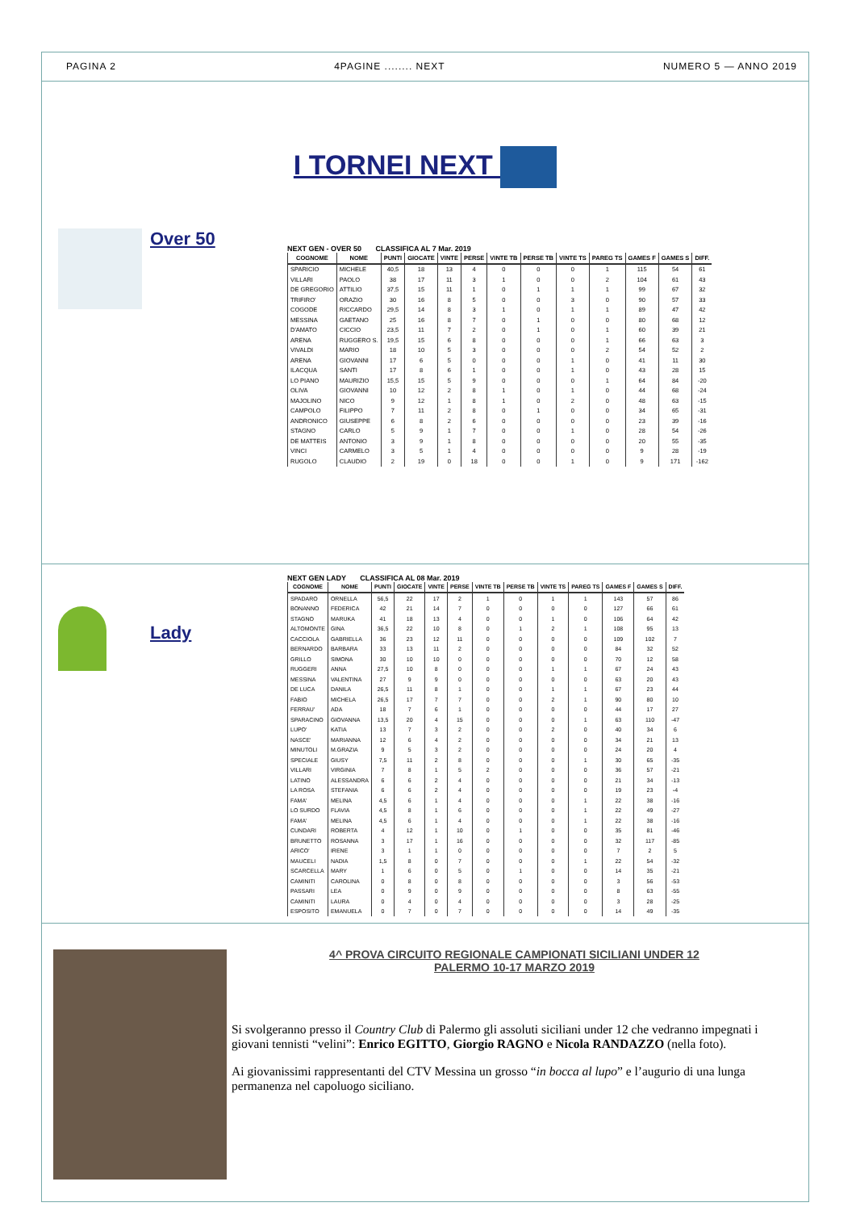PAGINA 2 4PAGINE ........ NEXT NUMERO 5 — ANNO 2019
I TORNEI NEXT
Over 50
NEXT GEN - OVER 50 CLASSIFICA AL 7 Mar. 2019
| COGNOME | NOME | PUNTI | GIOCATE | VINTE | PERSE | VINTE TB | PERSE TB | VINTE TS | PAREG TS | GAMES F | GAMES S | DIFF. |
| --- | --- | --- | --- | --- | --- | --- | --- | --- | --- | --- | --- | --- |
| SPARICIO | MICHELE | 40,5 | 18 | 13 | 4 | 0 | 0 | 0 | 1 | 115 | 54 | 61 |
| VILLARI | PAOLO | 38 | 17 | 11 | 3 | 1 | 0 | 0 | 2 | 104 | 61 | 43 |
| DE GREGORIO | ATTILIO | 37,5 | 15 | 11 | 1 | 0 | 1 | 1 | 1 | 99 | 67 | 32 |
| TRIFIRO' | ORAZIO | 30 | 16 | 8 | 5 | 0 | 0 | 3 | 0 | 90 | 57 | 33 |
| COGODE | RICCARDO | 29,5 | 14 | 8 | 3 | 1 | 0 | 1 | 1 | 89 | 47 | 42 |
| MESSINA | GAETANO | 25 | 16 | 8 | 7 | 0 | 1 | 0 | 0 | 80 | 68 | 12 |
| D'AMATO | CICCIO | 23,5 | 11 | 7 | 2 | 0 | 1 | 0 | 1 | 60 | 39 | 21 |
| ARENA | RUGGERO S. | 19,5 | 15 | 6 | 8 | 0 | 0 | 0 | 1 | 66 | 63 | 3 |
| VIVALDI | MARIO | 18 | 10 | 5 | 3 | 0 | 0 | 0 | 2 | 54 | 52 | 2 |
| ARENA | GIOVANNI | 17 | 6 | 5 | 0 | 0 | 0 | 1 | 0 | 41 | 11 | 30 |
| ILACQUA | SANTI | 17 | 8 | 6 | 1 | 0 | 0 | 1 | 0 | 43 | 28 | 15 |
| LO PIANO | MAURIZIO | 15,5 | 15 | 5 | 9 | 0 | 0 | 0 | 1 | 64 | 84 | -20 |
| OLIVA | GIOVANNI | 10 | 12 | 2 | 8 | 1 | 0 | 1 | 0 | 44 | 68 | -24 |
| MAJOLINO | NICO | 9 | 12 | 1 | 8 | 1 | 0 | 2 | 0 | 48 | 63 | -15 |
| CAMPOLO | FILIPPO | 7 | 11 | 2 | 8 | 0 | 1 | 0 | 0 | 34 | 65 | -31 |
| ANDRONICO | GIUSEPPE | 6 | 8 | 2 | 6 | 0 | 0 | 0 | 0 | 23 | 39 | -16 |
| STAGNO | CARLO | 5 | 9 | 1 | 7 | 0 | 0 | 1 | 0 | 28 | 54 | -26 |
| DE MATTEIS | ANTONIO | 3 | 9 | 1 | 8 | 0 | 0 | 0 | 0 | 20 | 55 | -35 |
| VINCI | CARMELO | 3 | 5 | 1 | 4 | 0 | 0 | 0 | 0 | 9 | 28 | -19 |
| RUGOLO | CLAUDIO | 2 | 19 | 0 | 18 | 0 | 0 | 1 | 0 | 9 | 171 | -162 |
Lady
NEXT GEN LADY CLASSIFICA AL 08 Mar. 2019
| COGNOME | NOME | PUNTI | GIOCATE | VINTE | PERSE | VINTE TB | PERSE TB | VINTE TS | PAREG TS | GAMES F | GAMES S | DIFF. |
| --- | --- | --- | --- | --- | --- | --- | --- | --- | --- | --- | --- | --- |
| SPADARO | ORNELLA | 56,5 | 22 | 17 | 2 | 1 | 0 | 1 | 1 | 143 | 57 | 86 |
| BONANNO | FEDERICA | 42 | 21 | 14 | 7 | 0 | 0 | 0 | 0 | 127 | 66 | 61 |
| STAGNO | MARUKA | 41 | 18 | 13 | 4 | 0 | 0 | 1 | 0 | 106 | 64 | 42 |
| ALTOMONTE | GINA | 36,5 | 22 | 10 | 8 | 0 | 1 | 2 | 1 | 108 | 95 | 13 |
| CACCIOLA | GABRIELLA | 36 | 23 | 12 | 11 | 0 | 0 | 0 | 0 | 109 | 102 | 7 |
| BERNARDO | BARBARA | 33 | 13 | 11 | 2 | 0 | 0 | 0 | 0 | 84 | 32 | 52 |
| GRILLO | SIMONA | 30 | 10 | 10 | 0 | 0 | 0 | 0 | 0 | 70 | 12 | 58 |
| RUGGERI | ANNA | 27,5 | 10 | 8 | 0 | 0 | 0 | 1 | 1 | 67 | 24 | 43 |
| MESSINA | VALENTINA | 27 | 9 | 9 | 0 | 0 | 0 | 0 | 0 | 63 | 20 | 43 |
| DE LUCA | DANILA | 26,5 | 11 | 8 | 1 | 0 | 0 | 1 | 1 | 67 | 23 | 44 |
| FABIO | MICHELA | 26,5 | 17 | 7 | 7 | 0 | 0 | 2 | 1 | 90 | 80 | 10 |
| FERRAU' | ADA | 18 | 7 | 6 | 1 | 0 | 0 | 0 | 0 | 44 | 17 | 27 |
| SPARACINO | GIOVANNA | 13,5 | 20 | 4 | 15 | 0 | 0 | 0 | 1 | 63 | 110 | -47 |
| LUPO' | KATIA | 13 | 7 | 3 | 2 | 0 | 0 | 2 | 0 | 40 | 34 | 6 |
| NASCE' | MARIANNA | 12 | 6 | 4 | 2 | 0 | 0 | 0 | 0 | 34 | 21 | 13 |
| MINUTOLI | M.GRAZIA | 9 | 5 | 3 | 2 | 0 | 0 | 0 | 0 | 24 | 20 | 4 |
| SPECIALE | GIUSY | 7,5 | 11 | 2 | 8 | 0 | 0 | 0 | 1 | 30 | 65 | -35 |
| VILLARI | VIRGINIA | 7 | 8 | 1 | 5 | 2 | 0 | 0 | 0 | 36 | 57 | -21 |
| LATINO | ALESSANDRA | 6 | 6 | 2 | 4 | 0 | 0 | 0 | 0 | 21 | 34 | -13 |
| LA ROSA | STEFANIA | 6 | 6 | 2 | 4 | 0 | 0 | 0 | 0 | 19 | 23 | -4 |
| FAMA' | MELINA | 4,5 | 6 | 1 | 4 | 0 | 0 | 0 | 1 | 22 | 38 | -16 |
| LO SURDO | FLAVIA | 4,5 | 8 | 1 | 6 | 0 | 0 | 0 | 1 | 22 | 49 | -27 |
| FAMA' | MELINA | 4,5 | 6 | 1 | 4 | 0 | 0 | 0 | 1 | 22 | 38 | -16 |
| CUNDARI | ROBERTA | 4 | 12 | 1 | 10 | 0 | 1 | 0 | 0 | 35 | 81 | -46 |
| BRUNETTO | ROSANNA | 3 | 17 | 1 | 16 | 0 | 0 | 0 | 0 | 32 | 117 | -85 |
| ARICO' | IRENE | 3 | 1 | 1 | 0 | 0 | 0 | 0 | 0 | 7 | 2 | 5 |
| MAUCELI | NADIA | 1,5 | 8 | 0 | 7 | 0 | 0 | 0 | 1 | 22 | 54 | -32 |
| SCARCELLA | MARY | 1 | 6 | 0 | 5 | 0 | 1 | 0 | 0 | 14 | 35 | -21 |
| CAMINITI | CAROLINA | 0 | 8 | 0 | 8 | 0 | 0 | 0 | 0 | 3 | 56 | -53 |
| PASSARI | LEA | 0 | 9 | 0 | 9 | 0 | 0 | 0 | 0 | 8 | 63 | -55 |
| CAMINITI | LAURA | 0 | 4 | 0 | 4 | 0 | 0 | 0 | 0 | 3 | 28 | -25 |
| ESPOSITO | EMANUELA | 0 | 7 | 0 | 7 | 0 | 0 | 0 | 0 | 14 | 49 | -35 |
4^ PROVA CIRCUITO REGIONALE CAMPIONATI SICILIANI UNDER 12
PALERMO 10-17 MARZO 2019
Si svolgeranno presso il Country Club di Palermo gli assoluti siciliani under 12 che vedranno impegnati i giovani tennisti “velini”: Enrico EGITTO, Giorgio RAGNO e Nicola RANDAZZO (nella foto).
Ai giovanissimi rappresentanti del CTV Messina un grosso “in bocca al lupo” e l’augurio di una lunga permanenza nel capoluogo siciliano.